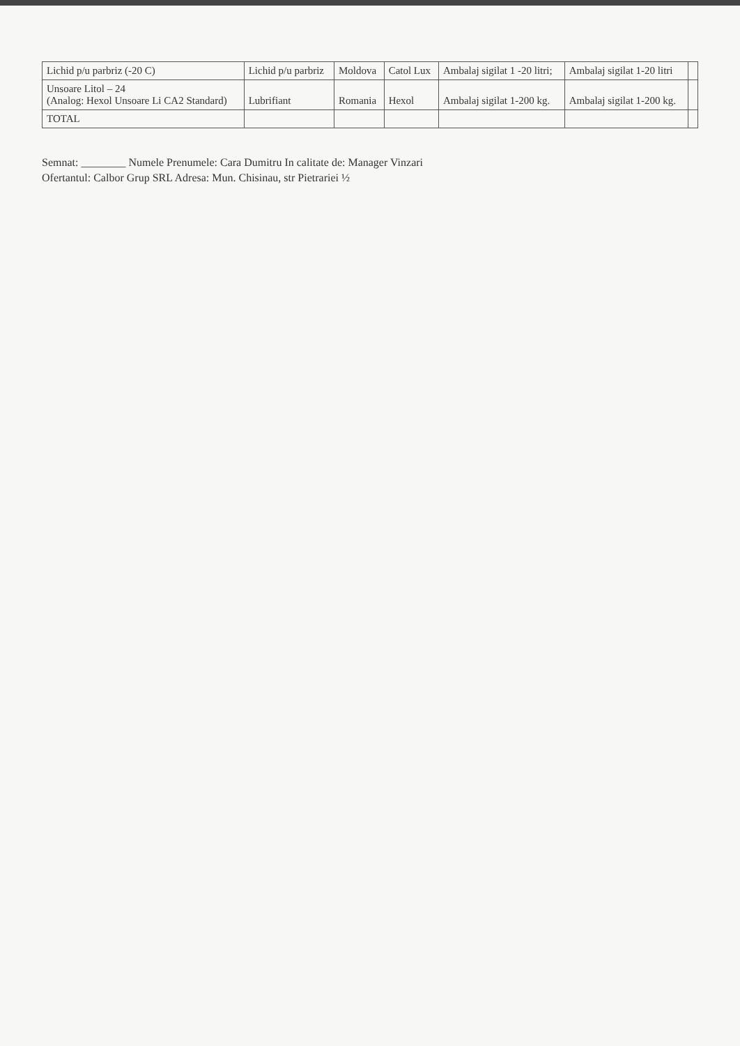| Lichid p/u parbriz (-20 C) | Lichid p/u parbriz | Moldova | Catol Lux | Ambalaj sigilat 1 -20 litri; | Ambalaj sigilat 1-20 litri | |
| Unsoare Litol – 24 (Analog: Hexol Unsoare Li CA2 Standard) | Lubrifiant | Romania | Hexol | Ambalaj sigilat 1-200 kg. | Ambalaj sigilat 1-200 kg. | |
| TOTAL | | | | | | |
Semnat: ________ Numele Prenumele: Cara Dumitru In calitate de: Manager Vinzari
Ofertantul: Calbor Grup SRL Adresa: Mun. Chisinau, str Pietrariei ½